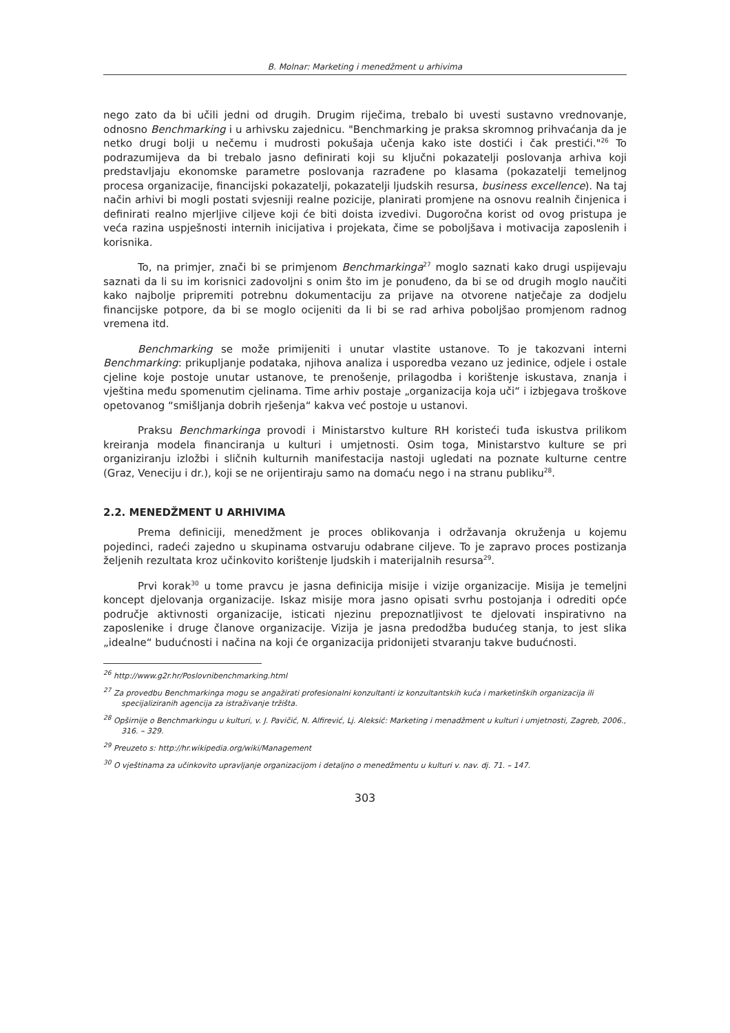B. Molnar: Marketing i menedžment u arhivima
nego zato da bi učili jedni od drugih. Drugim riječima, trebalo bi uvesti sustavno vrednovanje, odnosno Benchmarking i u arhivsku zajednicu. "Benchmarking je praksa skromnog prihvaćanja da je netko drugi bolji u nečemu i mudrosti pokušaja učenja kako iste dostići i čak prestići."<sup>26</sup> To podrazumijeva da bi trebalo jasno definirati koji su ključni pokazatelji poslovanja arhiva koji predstavljaju ekonomske parametre poslovanja razrađene po klasama (pokazatelji temeljnog procesa organizacije, financijski pokazatelji, pokazatelji ljudskih resursa, business excellence). Na taj način arhivi bi mogli postati svjesniji realne pozicije, planirati promjene na osnovu realnih činjenica i definirati realno mjerljive ciljeve koji će biti doista izvedivi. Dugoročna korist od ovog pristupa je veća razina uspješnosti internih inicijativa i projekata, čime se poboljšava i motivacija zaposlenih i korisnika.
To, na primjer, znači bi se primjenom Benchmarkinga<sup>27</sup> moglo saznati kako drugi uspijevaju saznati da li su im korisnici zadovoljni s onim što im je ponuđeno, da bi se od drugih moglo naučiti kako najbolje pripremiti potrebnu dokumentaciju za prijave na otvorene natječaje za dodjelu financijske potpore, da bi se moglo ocijeniti da li bi se rad arhiva poboljšao promjenom radnog vremena itd.
Benchmarking se može primijeniti i unutar vlastite ustanove. To je takozvani interni Benchmarking: prikupljanje podataka, njihova analiza i usporedba vezano uz jedinice, odjele i ostale cjeline koje postoje unutar ustanove, te prenošenje, prilagodba i korištenje iskustava, znanja i vještina među spomenutim cjelinama. Time arhiv postaje „organizacija koja uči“ i izbjegava troškove opetovanog “smišljanja dobrih rješenja“ kakva već postoje u ustanovi.
Praksu Benchmarkinga provodi i Ministarstvo kulture RH koristeći tuđa iskustva prilikom kreiranja modela financiranja u kulturi i umjetnosti. Osim toga, Ministarstvo kulture se pri organiziranju izložbi i sličnih kulturnih manifestacija nastoji ugledati na poznate kulturne centre (Graz, Veneciju i dr.), koji se ne orijentiraju samo na domaću nego i na stranu publiku<sup>28</sup>.
2.2. MENEDŽMENT U ARHIVIMA
Prema definiciji, menedžment je proces oblikovanja i održavanja okruženja u kojemu pojedinci, radeći zajedno u skupinama ostvaruju odabrane ciljeve. To je zapravo proces postizanja željenih rezultata kroz učinkovito korištenje ljudskih i materijalnih resursa<sup>29</sup>.
Prvi korak<sup>30</sup> u tome pravcu je jasna definicija misije i vizije organizacije. Misija je temeljni koncept djelovanja organizacije. Iskaz misije mora jasno opisati svrhu postojanja i odrediti opće područje aktivnosti organizacije, isticati njezinu prepoznatljivost te djelovati inspirativno na zaposlenike i druge članove organizacije. Vizija je jasna predodžba budućeg stanja, to jest slika „idealne“ budućnosti i načina na koji će organizacija pridonijeti stvaranju takve budućnosti.
<sup>26</sup> http://www.g2r.hr/Poslovnibenchmarking.html
<sup>27</sup> Za provedbu Benchmarkinga mogu se angažirati profesionalni konzultanti iz konzultantskih kuća i marketinških organizacija ili specijaliziranih agencija za istraživanje tržišta.
<sup>28</sup> Opširnije o Benchmarkingu u kulturi, v. J. Pavičić, N. Alfirević, Lj. Aleksić: Marketing i menadžment u kulturi i umjetnosti, Zagreb, 2006., 316. – 329.
<sup>29</sup> Preuzeto s: http://hr.wikipedia.org/wiki/Management
<sup>30</sup> O vještinama za učinkovito upravljanje organizacijom i detaljno o menedžmentu u kulturi v. nav. dj. 71. – 147.
303